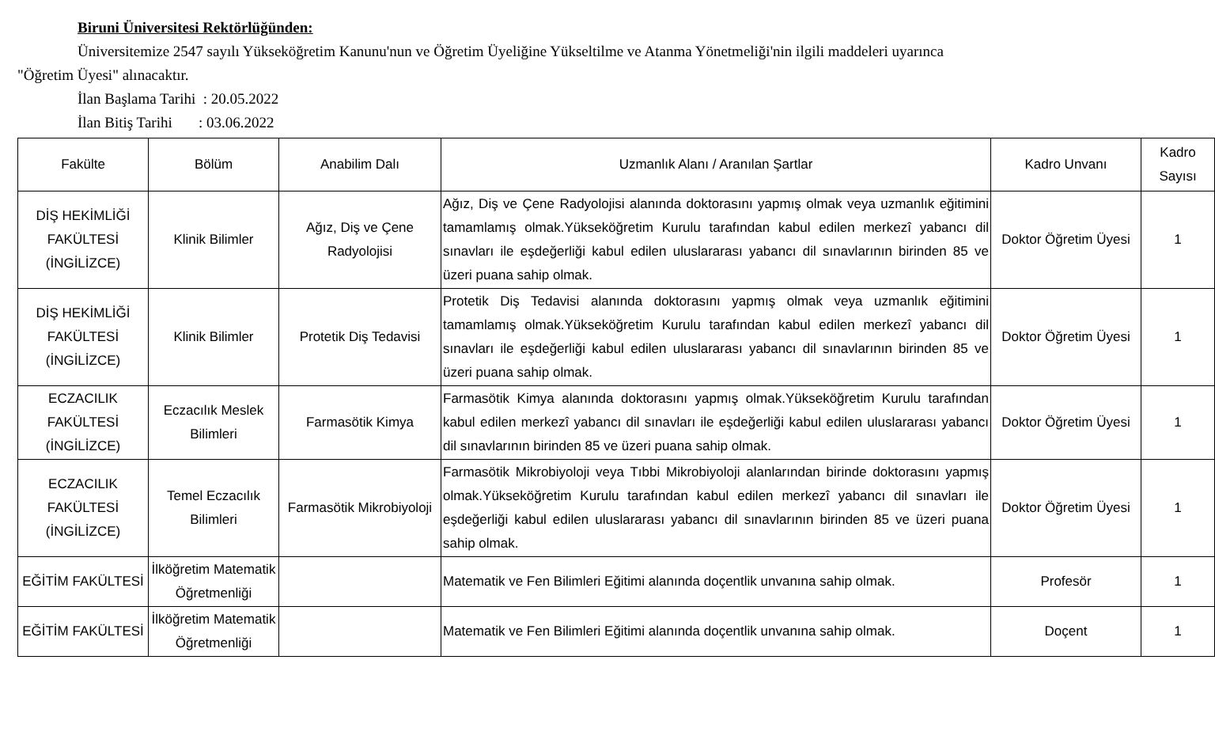Biruni Üniversitesi Rektörlüğünden:
Üniversitemize 2547 sayılı Yükseköğretim Kanunu'nun ve Öğretim Üyeliğine Yükseltilme ve Atanma Yönetmeliği'nin ilgili maddeleri uyarınca
"Öğretim Üyesi" alınacaktır.
İlan Başlama Tarihi : 20.05.2022
İlan Bitiş Tarihi : 03.06.2022
| Fakülte | Bölüm | Anabilim Dalı | Uzmanlık Alanı / Aranılan Şartlar | Kadro Unvanı | Kadro Sayısı |
| --- | --- | --- | --- | --- | --- |
| DİŞ HEKİMLİĞİ FAKÜLTESİ (İNGİLİZCE) | Klinik Bilimler | Ağız, Diş ve Çene Radyolojisi | Ağız, Diş ve Çene Radyolojisi alanında doktorasını yapmış olmak veya uzmanlık eğitimini tamamlamış olmak.Yükseköğretim Kurulu tarafından kabul edilen merkezî yabancı dil sınavları ile eşdeğerliği kabul edilen uluslararası yabancı dil sınavlarının birinden 85 ve üzeri puana sahip olmak. | Doktor Öğretim Üyesi | 1 |
| DİŞ HEKİMLİĞİ FAKÜLTESİ (İNGİLİZCE) | Klinik Bilimler | Protetik Diş Tedavisi | Protetik Diş Tedavisi alanında doktorasını yapmış olmak veya uzmanlık eğitimini tamamlamış olmak.Yükseköğretim Kurulu tarafından kabul edilen merkezî yabancı dil sınavları ile eşdeğerliği kabul edilen uluslararası yabancı dil sınavlarının birinden 85 ve üzeri puana sahip olmak. | Doktor Öğretim Üyesi | 1 |
| ECZACILIK FAKÜLTESİ (İNGİLİZCE) | Eczacılık Meslek Bilimleri | Farmasötik Kimya | Farmasötik Kimya alanında doktorasını yapmış olmak.Yükseköğretim Kurulu tarafından kabul edilen merkezî yabancı dil sınavları ile eşdeğerliği kabul edilen uluslararası yabancı dil sınavlarının birinden 85 ve üzeri puana sahip olmak. | Doktor Öğretim Üyesi | 1 |
| ECZACILIK FAKÜLTESİ (İNGİLİZCE) | Temel Eczacılık Bilimleri | Farmasötik Mikrobiyoloji | Farmasötik Mikrobiyoloji veya Tıbbi Mikrobiyoloji alanlarından birinde doktorasını yapmış olmak.Yükseköğretim Kurulu tarafından kabul edilen merkezî yabancı dil sınavları ile eşdeğerliği kabul edilen uluslararası yabancı dil sınavlarının birinden 85 ve üzeri puana sahip olmak. | Doktor Öğretim Üyesi | 1 |
| EĞİTİM FAKÜLTESİ | İlköğretim Matematik Öğretmenliği | | Matematik ve Fen Bilimleri Eğitimi alanında doçentlik unvanına sahip olmak. | Profesör | 1 |
| EĞİTİM FAKÜLTESİ | İlköğretim Matematik Öğretmenliği | | Matematik ve Fen Bilimleri Eğitimi alanında doçentlik unvanına sahip olmak. | Doçent | 1 |